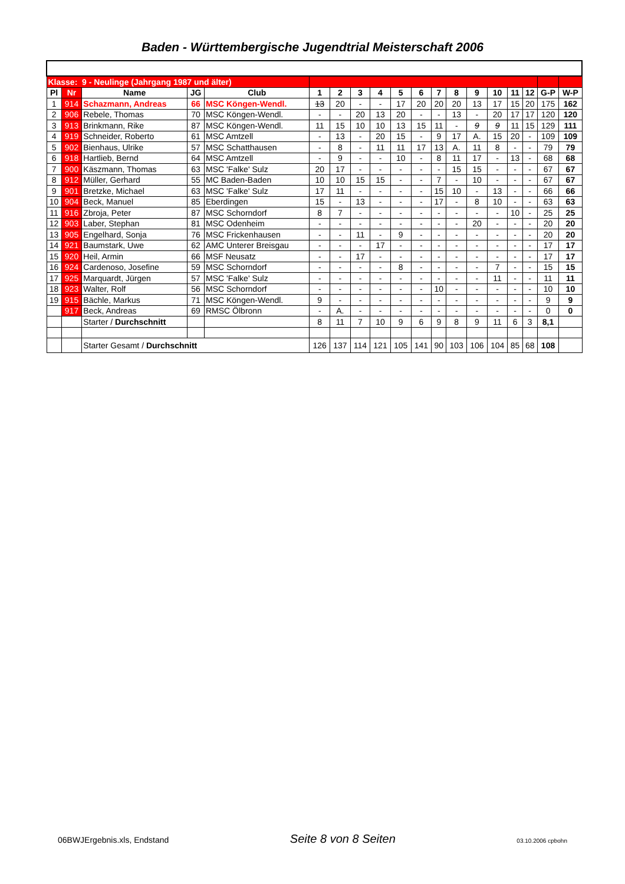Baden - Württembergische Jugendtrial Meisterschaft 2006
| Klasse: 9 - Neulinge (Jahrgang 1987 und älter) | | | | | | | | | | | | | | | | | | |
| Pl | Nr | Name | JG | Club | 1 | 2 | 3 | 4 | 5 | 6 | 7 | 8 | 9 | 10 | 11 | 12 | G-P | W-P |
| 1 | 914 | Schazmann, Andreas | 66 | MSC Köngen-Wendl. | 13 | 20 | - | - | 17 | 20 | 20 | 20 | 13 | 17 | 15 | 20 | 175 | 162 |
| 2 | 906 | Rebele, Thomas | 70 | MSC Köngen-Wendl. | - | - | 20 | 13 | 20 | - | - | 13 | - | 20 | 17 | 17 | 120 | 120 |
| 3 | 913 | Brinkmann, Rike | 87 | MSC Köngen-Wendl. | 11 | 15 | 10 | 10 | 13 | 15 | 11 | - | 9 | 9 | 11 | 15 | 129 | 111 |
| 4 | 919 | Schneider, Roberto | 61 | MSC Amtzell | - | 13 | - | 20 | 15 | - | 9 | 17 | A. | 15 | 20 | - | 109 | 109 |
| 5 | 902 | Bienhaus, Ulrike | 57 | MSC Schatthausen | - | 8 | - | 11 | 11 | 17 | 13 | A. | 11 | 8 | - | - | 79 | 79 |
| 6 | 918 | Hartlieb, Bernd | 64 | MSC Amtzell | - | 9 | - | - | 10 | - | 8 | 11 | 17 | - | 13 | - | 68 | 68 |
| 7 | 900 | Käszmann, Thomas | 63 | MSC 'Falke' Sulz | 20 | 17 | - | - | - | - | - | 15 | 15 | - | - | - | 67 | 67 |
| 8 | 912 | Müller, Gerhard | 55 | MC Baden-Baden | 10 | 10 | 15 | 15 | - | - | 7 | - | 10 | - | - | - | 67 | 67 |
| 9 | 901 | Bretzke, Michael | 63 | MSC 'Falke' Sulz | 17 | 11 | - | - | - | - | 15 | 10 | - | 13 | - | - | 66 | 66 |
| 10 | 904 | Beck, Manuel | 85 | Eberdingen | 15 | - | 13 | - | - | - | 17 | - | 8 | 10 | - | - | 63 | 63 |
| 11 | 916 | Zbroja, Peter | 87 | MSC Schorndorf | 8 | 7 | - | - | - | - | - | - | - | - | 10 | - | 25 | 25 |
| 12 | 903 | Laber, Stephan | 81 | MSC Odenheim | - | - | - | - | - | - | - | - | 20 | - | - | - | 20 | 20 |
| 13 | 905 | Engelhard, Sonja | 76 | MSC Frickenhausen | - | - | 11 | - | 9 | - | - | - | - | - | - | - | 20 | 20 |
| 14 | 921 | Baumstark, Uwe | 62 | AMC Unterer Breisgau | - | - | - | 17 | - | - | - | - | - | - | - | - | 17 | 17 |
| 15 | 920 | Heil, Armin | 66 | MSF Neusatz | - | - | 17 | - | - | - | - | - | - | - | - | - | 17 | 17 |
| 16 | 924 | Cardenoso, Josefine | 59 | MSC Schorndorf | - | - | - | - | 8 | - | - | - | - | 7 | - | - | 15 | 15 |
| 17 | 925 | Marquardt, Jürgen | 57 | MSC 'Falke' Sulz | - | - | - | - | - | - | - | - | - | 11 | - | - | 11 | 11 |
| 18 | 923 | Walter, Rolf | 56 | MSC Schorndorf | - | - | - | - | - | - | 10 | - | - | - | - | - | 10 | 10 |
| 19 | 915 | Bächle, Markus | 71 | MSC Köngen-Wendl. | 9 | - | - | - | - | - | - | - | - | - | - | - | 9 | 9 |
| | 917 | Beck, Andreas | 69 | RMSC Ölbronn | - | A. | - | - | - | - | - | - | - | - | - | - | 0 | 0 |
| | | Starter / Durchschnitt | | | 8 | 11 | 7 | 10 | 9 | 6 | 9 | 8 | 9 | 11 | 6 | 3 | 8,1 | |
| | | Starter Gesamt / Durchschnitt | | | 126 | 137 | 114 | 121 | 105 | 141 | 90 | 103 | 106 | 104 | 85 | 68 | 108 | |
06BWJErgebnis.xls, Endstand Seite 8 von 8 Seiten 03.10.2006 cpbohn